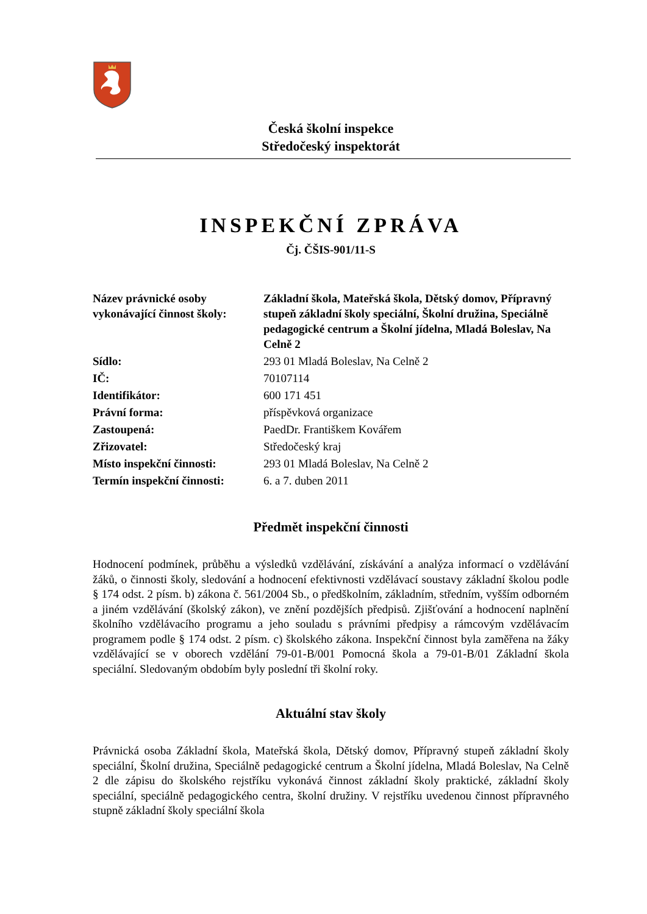Česká školní inspekce
Středočeský inspektorát
INSPEKČNÍ ZPRÁVA
Čj. ČŠIS-901/11-S
| Název právnické osoby vykonávající činnost školy: | Základní škola, Mateřská škola, Dětský domov, Přípravný stupeň základní školy speciální, Školní družina, Speciálně pedagogické centrum a Školní jídelna, Mladá Boleslav, Na Celně 2 |
| Sídlo: | 293 01 Mladá Boleslav, Na Celně 2 |
| IČ: | 70107114 |
| Identifikátor: | 600 171 451 |
| Právní forma: | příspěvková organizace |
| Zastoupená: | PaedDr. Františkem Kovářem |
| Zřizovatel: | Středočeský kraj |
| Místo inspekční činnosti: | 293 01 Mladá Boleslav, Na Celně 2 |
| Termín inspekční činnosti: | 6. a 7. duben 2011 |
Předmět inspekční činnosti
Hodnocení podmínek, průběhu a výsledků vzdělávání, získávání a analýza informací o vzdělávání žáků, o činnosti školy, sledování a hodnocení efektivnosti vzdělávací soustavy základní školou podle § 174 odst. 2 písm. b) zákona č. 561/2004 Sb., o předškolním, základním, středním, vyšším odborném a jiném vzdělávání (školský zákon), ve znění pozdějších předpisů. Zjišťování a hodnocení naplnění školního vzdělávacího programu a jeho souladu s právními předpisy a rámcovým vzdělávacím programem podle § 174 odst. 2 písm. c) školského zákona. Inspekční činnost byla zaměřena na žáky vzdělávající se v oborech vzdělání 79-01-B/001 Pomocná škola a 79-01-B/01 Základní škola speciální. Sledovaným obdobím byly poslední tři školní roky.
Aktuální stav školy
Právnická osoba Základní škola, Mateřská škola, Dětský domov, Přípravný stupeň základní školy speciální, Školní družina, Speciálně pedagogické centrum a Školní jídelna, Mladá Boleslav, Na Celně 2 dle zápisu do školského rejstříku vykonává činnost základní školy praktické, základní školy speciální, speciálně pedagogického centra, školní družiny. V rejstříku uvedenou činnost přípravného stupně základní školy speciální škola